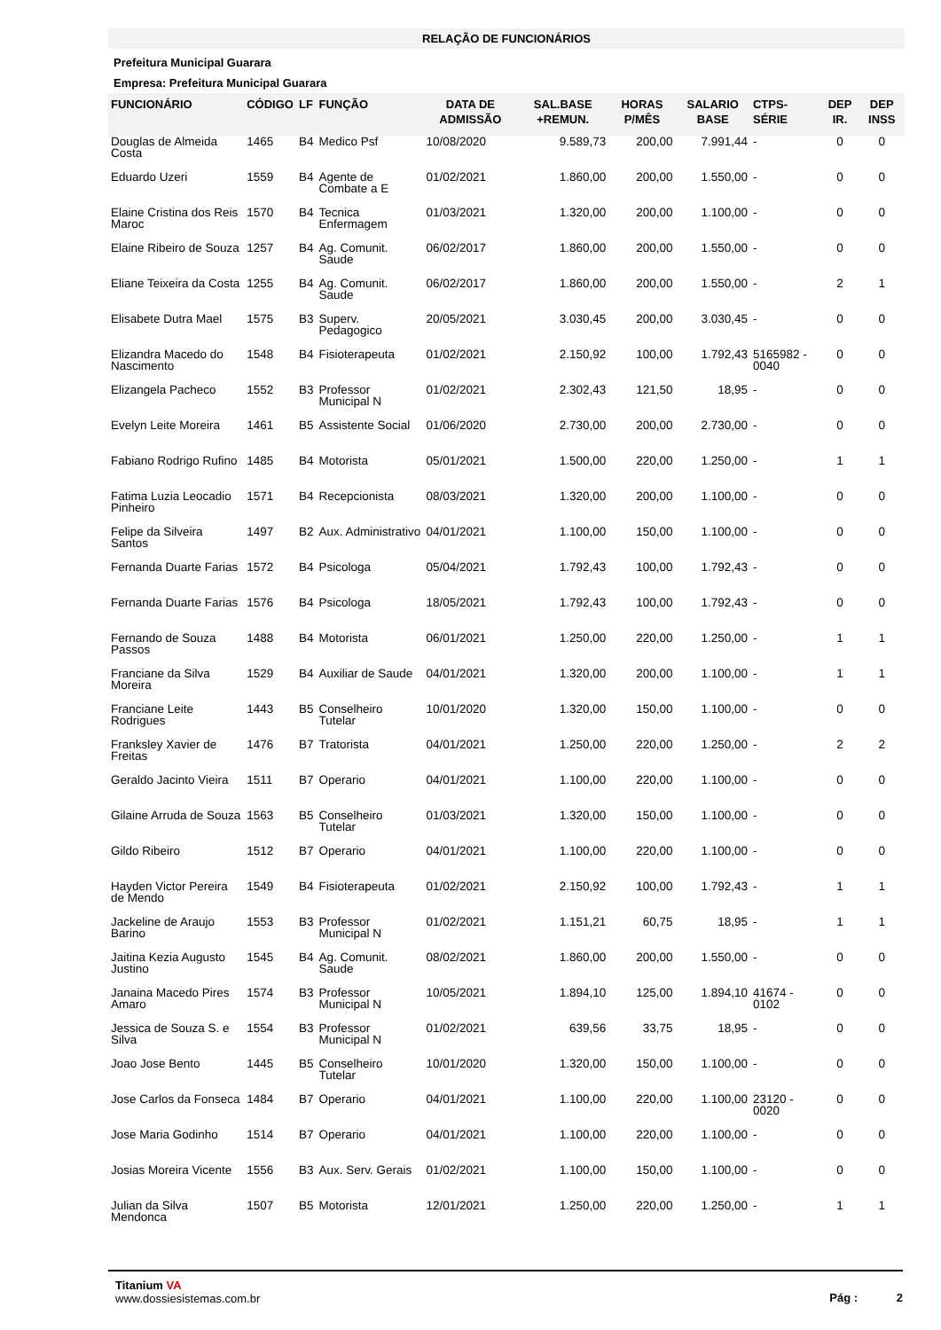RELAÇÃO DE FUNCIONÁRIOS
Prefeitura Municipal Guarara
Empresa: Prefeitura Municipal Guarara
| FUNCIONÁRIO | CÓDIGO | LF | FUNÇÃO | DATA DE ADMISSÃO | SAL.BASE +REMUN. | HORAS P/MÊS | SALARIO BASE | CTPS-SÉRIE | DEP IR. | DEP INSS |
| --- | --- | --- | --- | --- | --- | --- | --- | --- | --- | --- |
| Douglas de Almeida Costa | 1465 | B4 | Medico Psf | 10/08/2020 | 9.589,73 | 200,00 | 7.991,44 | - | 0 | 0 |
| Eduardo Uzeri | 1559 | B4 | Agente de Combate a E | 01/02/2021 | 1.860,00 | 200,00 | 1.550,00 | - | 0 | 0 |
| Elaine Cristina dos Reis Maroc | 1570 | B4 | Tecnica Enfermagem | 01/03/2021 | 1.320,00 | 200,00 | 1.100,00 | - | 0 | 0 |
| Elaine Ribeiro de Souza | 1257 | B4 | Ag. Comunit. Saude | 06/02/2017 | 1.860,00 | 200,00 | 1.550,00 | - | 0 | 0 |
| Eliane Teixeira da Costa | 1255 | B4 | Ag. Comunit. Saude | 06/02/2017 | 1.860,00 | 200,00 | 1.550,00 | - | 2 | 1 |
| Elisabete Dutra Mael | 1575 | B3 | Superv. Pedagogico | 20/05/2021 | 3.030,45 | 200,00 | 3.030,45 | - | 0 | 0 |
| Elizandra Macedo do Nascimento | 1548 | B4 | Fisioterapeuta | 01/02/2021 | 2.150,92 | 100,00 | 1.792,43 | 5165982 - 0040 | 0 | 0 |
| Elizangela Pacheco | 1552 | B3 | Professor Municipal N | 01/02/2021 | 2.302,43 | 121,50 | 18,95 | - | 0 | 0 |
| Evelyn Leite Moreira | 1461 | B5 | Assistente Social | 01/06/2020 | 2.730,00 | 200,00 | 2.730,00 | - | 0 | 0 |
| Fabiano Rodrigo Rufino | 1485 | B4 | Motorista | 05/01/2021 | 1.500,00 | 220,00 | 1.250,00 | - | 1 | 1 |
| Fatima Luzia Leocadio Pinheiro | 1571 | B4 | Recepcionista | 08/03/2021 | 1.320,00 | 200,00 | 1.100,00 | - | 0 | 0 |
| Felipe da Silveira Santos | 1497 | B2 | Aux. Administrativo | 04/01/2021 | 1.100,00 | 150,00 | 1.100,00 | - | 0 | 0 |
| Fernanda Duarte Farias | 1572 | B4 | Psicologa | 05/04/2021 | 1.792,43 | 100,00 | 1.792,43 | - | 0 | 0 |
| Fernanda Duarte Farias | 1576 | B4 | Psicologa | 18/05/2021 | 1.792,43 | 100,00 | 1.792,43 | - | 0 | 0 |
| Fernando de Souza Passos | 1488 | B4 | Motorista | 06/01/2021 | 1.250,00 | 220,00 | 1.250,00 | - | 1 | 1 |
| Franciane da Silva Moreira | 1529 | B4 | Auxiliar de Saude | 04/01/2021 | 1.320,00 | 200,00 | 1.100,00 | - | 1 | 1 |
| Franciane Leite Rodrigues | 1443 | B5 | Conselheiro Tutelar | 10/01/2020 | 1.320,00 | 150,00 | 1.100,00 | - | 0 | 0 |
| Franksley Xavier de Freitas | 1476 | B7 | Tratorista | 04/01/2021 | 1.250,00 | 220,00 | 1.250,00 | - | 2 | 2 |
| Geraldo Jacinto Vieira | 1511 | B7 | Operario | 04/01/2021 | 1.100,00 | 220,00 | 1.100,00 | - | 0 | 0 |
| Gilaine Arruda de Souza | 1563 | B5 | Conselheiro Tutelar | 01/03/2021 | 1.320,00 | 150,00 | 1.100,00 | - | 0 | 0 |
| Gildo Ribeiro | 1512 | B7 | Operario | 04/01/2021 | 1.100,00 | 220,00 | 1.100,00 | - | 0 | 0 |
| Hayden Victor Pereira de Mendo | 1549 | B4 | Fisioterapeuta | 01/02/2021 | 2.150,92 | 100,00 | 1.792,43 | - | 1 | 1 |
| Jackeline de Araujo Barino | 1553 | B3 | Professor Municipal N | 01/02/2021 | 1.151,21 | 60,75 | 18,95 | - | 1 | 1 |
| Jaitina Kezia Augusto Justino | 1545 | B4 | Ag. Comunit. Saude | 08/02/2021 | 1.860,00 | 200,00 | 1.550,00 | - | 0 | 0 |
| Janaina Macedo Pires Amaro | 1574 | B3 | Professor Municipal N | 10/05/2021 | 1.894,10 | 125,00 | 1.894,10 | 41674 - 0102 | 0 | 0 |
| Jessica de Souza S. e Silva | 1554 | B3 | Professor Municipal N | 01/02/2021 | 639,56 | 33,75 | 18,95 | - | 0 | 0 |
| Joao Jose Bento | 1445 | B5 | Conselheiro Tutelar | 10/01/2020 | 1.320,00 | 150,00 | 1.100,00 | - | 0 | 0 |
| Jose Carlos da Fonseca | 1484 | B7 | Operario | 04/01/2021 | 1.100,00 | 220,00 | 1.100,00 | 23120 - 0020 | 0 | 0 |
| Jose Maria Godinho | 1514 | B7 | Operario | 04/01/2021 | 1.100,00 | 220,00 | 1.100,00 | - | 0 | 0 |
| Josias Moreira Vicente | 1556 | B3 | Aux. Serv. Gerais | 01/02/2021 | 1.100,00 | 150,00 | 1.100,00 | - | 0 | 0 |
| Julian da Silva Mendonca | 1507 | B5 | Motorista | 12/01/2021 | 1.250,00 | 220,00 | 1.250,00 | - | 1 | 1 |
Titanium VA
www.dossiesistemas.com.br
Pág : 2